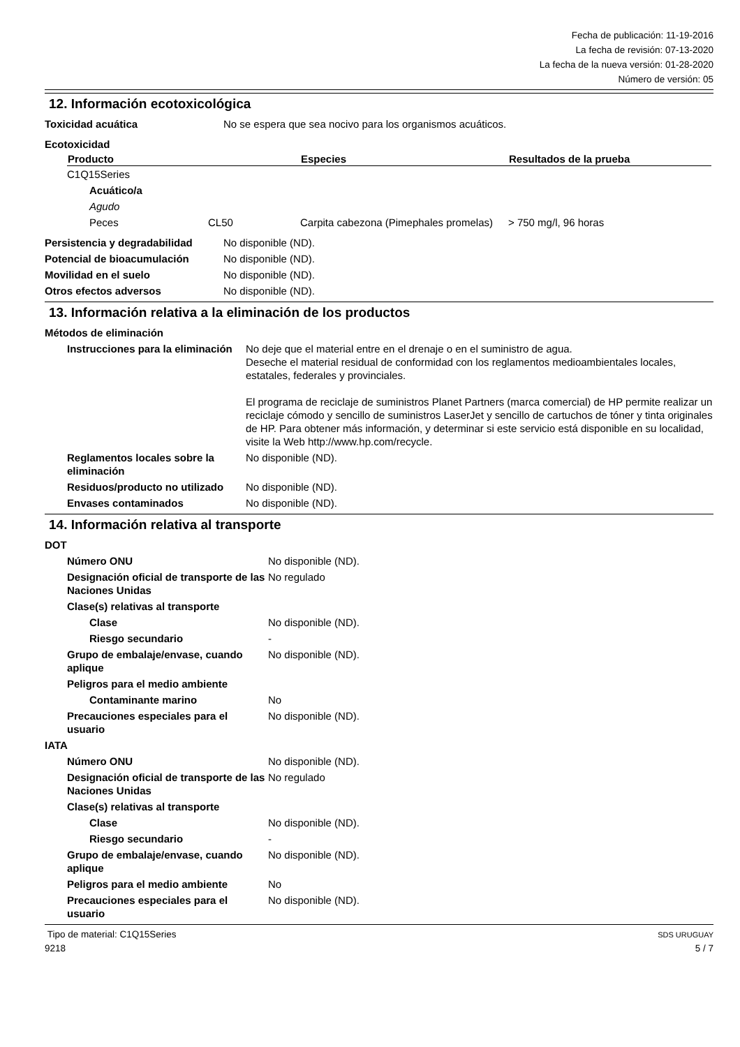Fecha de publicación: 11-19-2016
La fecha de revisión: 07-13-2020
La fecha de la nueva versión: 01-28-2020
Número de versión: 05
12. Información ecotoxicológica
| Toxicidad acuática | No se espera que sea nocivo para los organismos acuáticos. |
| Ecotoxicidad | |
| Producto | | Especies | Resultados de la prueba |
| --- | --- | --- | --- |
| C1Q15Series | | | |
| Acuático/a | | | |
| Agudo | | | |
| Peces | CL50 | Carpita cabezona (Pimephales promelas) | > 750 mg/l, 96 horas |
| Persistencia y degradabilidad | No disponible (ND). |
| Potencial de bioacumulación | No disponible (ND). |
| Movilidad en el suelo | No disponible (ND). |
| Otros efectos adversos | No disponible (ND). |
13. Información relativa a la eliminación de los productos
| Métodos de eliminación | |
| Instrucciones para la eliminación | No deje que el material entre en el drenaje o en el suministro de agua. Deseche el material residual de conformidad con los reglamentos medioambientales locales, estatales, federales y provinciales. El programa de reciclaje de suministros Planet Partners (marca comercial) de HP permite realizar un reciclaje cómodo y sencillo de suministros LaserJet y sencillo de cartuchos de tóner y tinta originales de HP. Para obtener más información, y determinar si este servicio está disponible en su localidad, visite la Web http://www.hp.com/recycle. |
| Reglamentos locales sobre la eliminación | No disponible (ND). |
| Residuos/producto no utilizado | No disponible (ND). |
| Envases contaminados | No disponible (ND). |
14. Información relativa al transporte
| DOT | |
| Número ONU | No disponible (ND). |
| Designación oficial de transporte de las Naciones Unidas | No regulado |
| Clase(s) relativas al transporte | |
| Clase | No disponible (ND). |
| Riesgo secundario | - |
| Grupo de embalaje/envase, cuando aplique | No disponible (ND). |
| Peligros para el medio ambiente | |
| Contaminante marino | No |
| Precauciones especiales para el usuario | No disponible (ND). |
| IATA | |
| Número ONU | No disponible (ND). |
| Designación oficial de transporte de las Naciones Unidas | No regulado |
| Clase(s) relativas al transporte | |
| Clase | No disponible (ND). |
| Riesgo secundario | - |
| Grupo de embalaje/envase, cuando aplique | No disponible (ND). |
| Peligros para el medio ambiente | No |
| Precauciones especiales para el usuario | No disponible (ND). |
Tipo de material: C1Q15Series
9218
SDS URUGUAY
5 / 7